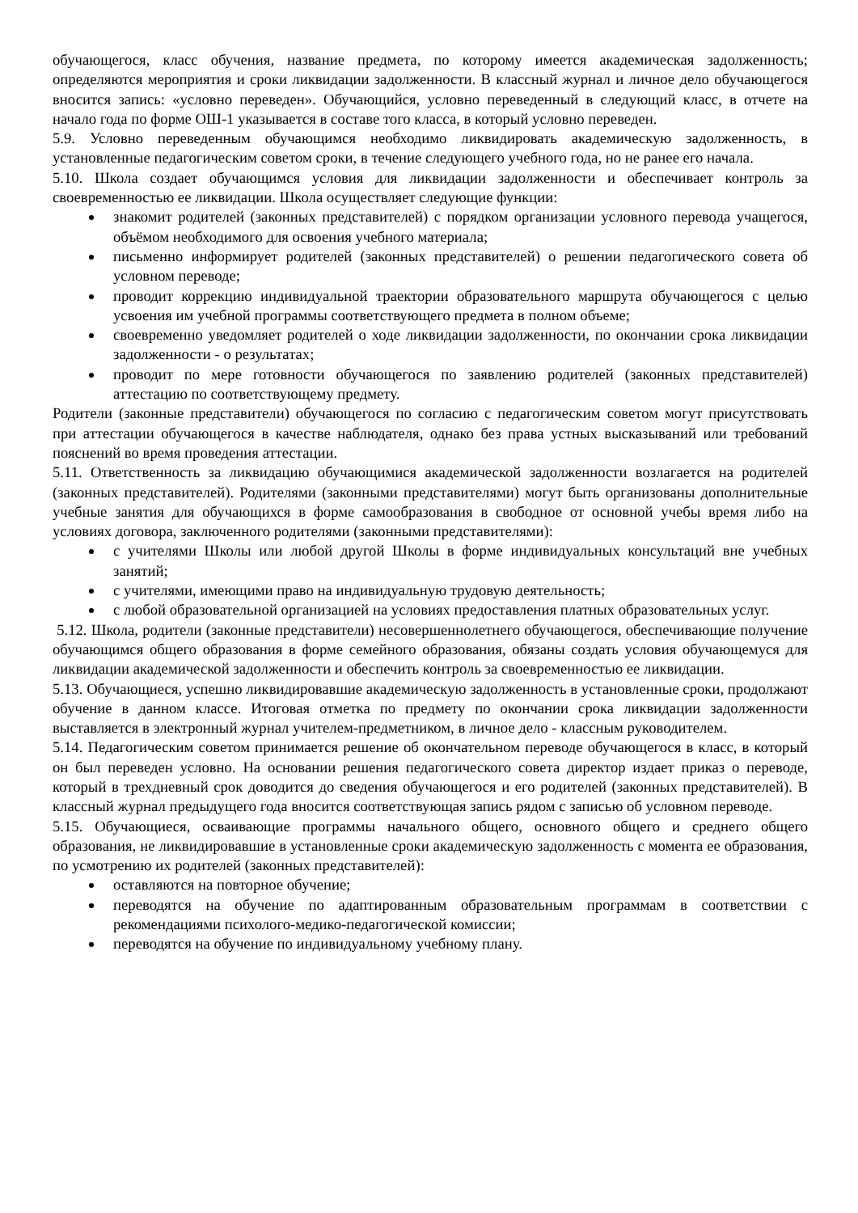обучающегося, класс обучения, название предмета, по которому имеется академическая задолженность; определяются мероприятия и сроки ликвидации задолженности. В классный журнал и личное дело обучающегося вносится запись: «условно переведен». Обучающийся, условно переведенный в следующий класс, в отчете на начало года по форме ОШ-1 указывается в составе того класса, в который условно переведен.
5.9. Условно переведенным обучающимся необходимо ликвидировать академическую задолженность, в установленные педагогическим советом сроки, в течение следующего учебного года, но не ранее его начала.
5.10. Школа создает обучающимся условия для ликвидации задолженности и обеспечивает контроль за своевременностью ее ликвидации. Школа осуществляет следующие функции:
знакомит родителей (законных представителей) с порядком организации условного перевода учащегося, объёмом необходимого для освоения учебного материала;
письменно информирует родителей (законных представителей) о решении педагогического совета об условном переводе;
проводит коррекцию индивидуальной траектории образовательного маршрута обучающегося с целью усвоения им учебной программы соответствующего предмета в полном объеме;
своевременно уведомляет родителей о ходе ликвидации задолженности, по окончании срока ликвидации задолженности - о результатах;
проводит по мере готовности обучающегося по заявлению родителей (законных представителей) аттестацию по соответствующему предмету.
Родители (законные представители) обучающегося по согласию с педагогическим советом могут присутствовать при аттестации обучающегося в качестве наблюдателя, однако без права устных высказываний или требований пояснений во время проведения аттестации.
5.11. Ответственность за ликвидацию обучающимися академической задолженности возлагается на родителей (законных представителей). Родителями (законными представителями) могут быть организованы дополнительные учебные занятия для обучающихся в форме самообразования в свободное от основной учебы время либо на условиях договора, заключенного родителями (законными представителями):
с учителями Школы или любой другой Школы в форме индивидуальных консультаций вне учебных занятий;
с учителями, имеющими право на индивидуальную трудовую деятельность;
с любой образовательной организацией на условиях предоставления платных образовательных услуг.
5.12. Школа, родители (законные представители) несовершеннолетнего обучающегося, обеспечивающие получение обучающимся общего образования в форме семейного образования, обязаны создать условия обучающемуся для ликвидации академической задолженности и обеспечить контроль за своевременностью ее ликвидации.
5.13. Обучающиеся, успешно ликвидировавшие академическую задолженность в установленные сроки, продолжают обучение в данном классе. Итоговая отметка по предмету по окончании срока ликвидации задолженности выставляется в электронный журнал учителем-предметником, в личное дело - классным руководителем.
5.14. Педагогическим советом принимается решение об окончательном переводе обучающегося в класс, в который он был переведен условно. На основании решения педагогического совета директор издает приказ о переводе, который в трехдневный срок доводится до сведения обучающегося и его родителей (законных представителей). В классный журнал предыдущего года вносится соответствующая запись рядом с записью об условном переводе.
5.15. Обучающиеся, осваивающие программы начального общего, основного общего и среднего общего образования, не ликвидировавшие в установленные сроки академическую задолженность с момента ее образования, по усмотрению их родителей (законных представителей):
оставляются на повторное обучение;
переводятся на обучение по адаптированным образовательным программам в соответствии с рекомендациями психолого-медико-педагогической комиссии;
переводятся на обучение по индивидуальному учебному плану.